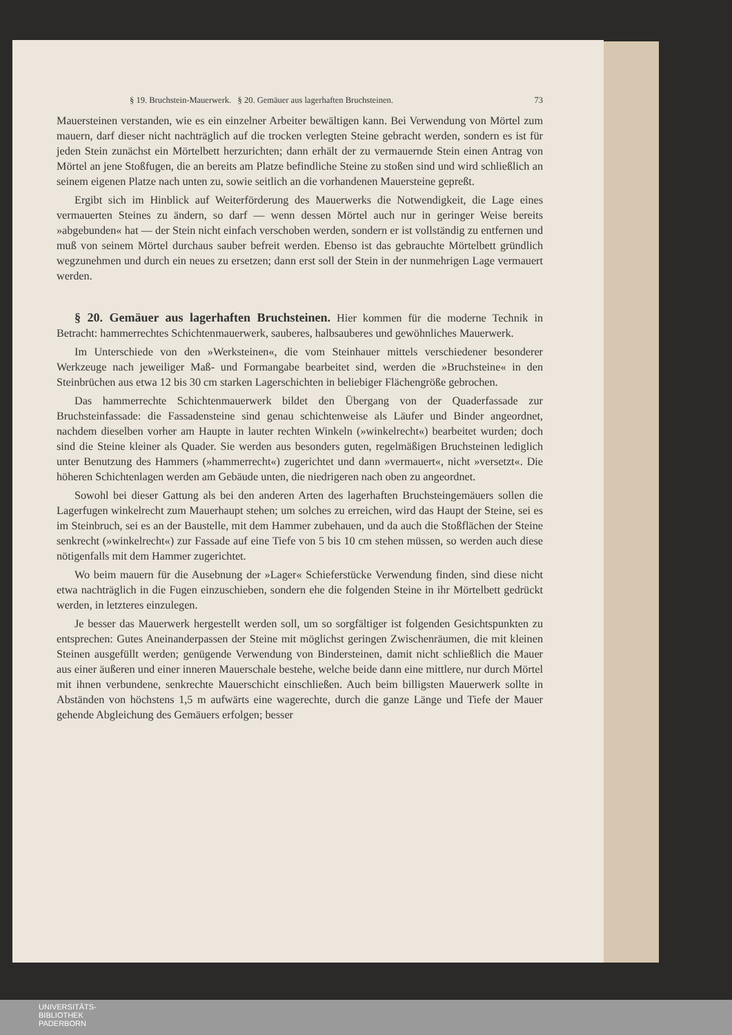§ 19. Bruchstein-Mauerwerk. § 20. Gemäuer aus lagerhaften Bruchsteinen. 73
Mauersteinen verstanden, wie es ein einzelner Arbeiter bewältigen kann. Bei Verwendung von Mörtel zum mauern, darf dieser nicht nachträglich auf die trocken verlegten Steine gebracht werden, sondern es ist für jeden Stein zunächst ein Mörtelbett herzurichten; dann erhält der zu vermauernde Stein einen Antrag von Mörtel an jene Stoßfugen, die an bereits am Platze befindliche Steine zu stoßen sind und wird schließlich an seinem eigenen Platze nach unten zu, sowie seitlich an die vorhandenen Mauersteine gepreßt.
Ergibt sich im Hinblick auf Weiterförderung des Mauerwerks die Notwendigkeit, die Lage eines vermauerten Steines zu ändern, so darf — wenn dessen Mörtel auch nur in geringer Weise bereits »abgebunden« hat — der Stein nicht einfach verschoben werden, sondern er ist vollständig zu entfernen und muß von seinem Mörtel durchaus sauber befreit werden. Ebenso ist das gebrauchte Mörtelbett gründlich wegzunehmen und durch ein neues zu ersetzen; dann erst soll der Stein in der nunmehrigen Lage vermauert werden.
§ 20. Gemäuer aus lagerhaften Bruchsteinen. Hier kommen für die moderne Technik in Betracht: hammerrechtes Schichtenmauerwerk, sauberes, halbsauberes und gewöhnliches Mauerwerk.
Im Unterschiede von den »Werksteinen«, die vom Steinhauer mittels verschiedener besonderer Werkzeuge nach jeweiliger Maß- und Formangabe bearbeitet sind, werden die »Bruchsteine« in den Steinbrüchen aus etwa 12 bis 30 cm starken Lagerschichten in beliebiger Flächengröße gebrochen.
Das hammerrechte Schichtenmauerwerk bildet den Übergang von der Quaderfassade zur Bruchsteinfassade: die Fassadensteine sind genau schichtenweise als Läufer und Binder angeordnet, nachdem dieselben vorher am Haupte in lauter rechten Winkeln (»winkelrecht«) bearbeitet wurden; doch sind die Steine kleiner als Quader. Sie werden aus besonders guten, regelmäßigen Bruchsteinen lediglich unter Benutzung des Hammers (»hammerrecht«) zugerichtet und dann »vermauert«, nicht »versetzt«. Die höheren Schichtenlagen werden am Gebäude unten, die niedrigeren nach oben zu angeordnet.
Sowohl bei dieser Gattung als bei den anderen Arten des lagerhaften Bruchsteingemäuers sollen die Lagerfugen winkelrecht zum Mauerhaupt stehen; um solches zu erreichen, wird das Haupt der Steine, sei es im Steinbruch, sei es an der Baustelle, mit dem Hammer zubehauen, und da auch die Stoßflächen der Steine senkrecht (»winkelrecht«) zur Fassade auf eine Tiefe von 5 bis 10 cm stehen müssen, so werden auch diese nötigenfalls mit dem Hammer zugerichtet.
Wo beim mauern für die Ausebnung der »Lager« Schieferstücke Verwendung finden, sind diese nicht etwa nachträglich in die Fugen einzuschieben, sondern ehe die folgenden Steine in ihr Mörtelbett gedrückt werden, in letzteres einzulegen.
Je besser das Mauerwerk hergestellt werden soll, um so sorgfältiger ist folgenden Gesichtspunkten zu entsprechen: Gutes Aneinanderpassen der Steine mit möglichst geringen Zwischenräumen, die mit kleinen Steinen ausgefüllt werden; genügende Verwendung von Bindersteinen, damit nicht schließlich die Mauer aus einer äußeren und einer inneren Mauerschale bestehe, welche beide dann eine mittlere, nur durch Mörtel mit ihnen verbundene, senkrechte Mauerschicht einschließen. Auch beim billigsten Mauerwerk sollte in Abständen von höchstens 1,5 m aufwärts eine wagerechte, durch die ganze Länge und Tiefe der Mauer gehende Abgleichung des Gemäuers erfolgen; besser
UNIVERSITÄTS-
BIBLIOTHEK
PADERBORN